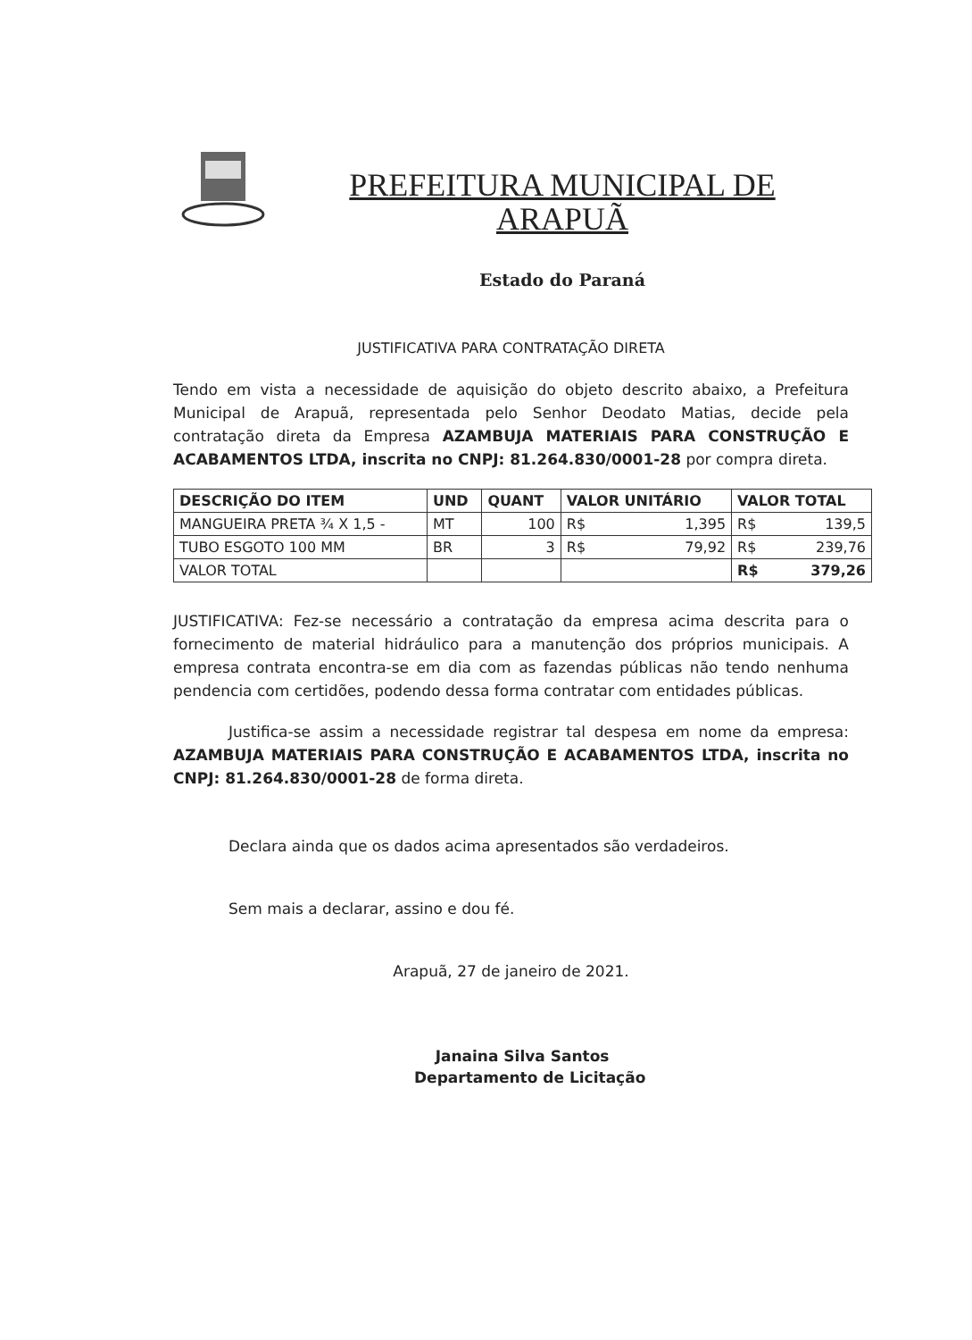PREFEITURA MUNICIPAL DE
ARAPUÃ
Estado do Paraná
JUSTIFICATIVA PARA CONTRATAÇÃO DIRETA
Tendo em vista a necessidade de aquisição do objeto descrito abaixo, a Prefeitura Municipal de Arapuã, representada pelo Senhor Deodato Matias, decide pela contratação direta da Empresa AZAMBUJA MATERIAIS PARA CONSTRUÇÃO E ACABAMENTOS LTDA, inscrita no CNPJ: 81.264.830/0001-28 por compra direta.
| DESCRIÇÃO DO ITEM | UND | QUANT | VALOR UNITÁRIO | VALOR TOTAL |
| --- | --- | --- | --- | --- |
| MANGUEIRA PRETA ¾ X 1,5 - | MT | 100 | R$ 1,395 | R$ 139,5 |
| TUBO ESGOTO 100 MM | BR | 3 | R$ 79,92 | R$ 239,76 |
| VALOR TOTAL | | | | R$ 379,26 |
JUSTIFICATIVA: Fez-se necessário a contratação da empresa acima descrita para o fornecimento de material hidráulico para a manutenção dos próprios municipais. A empresa contrata encontra-se em dia com as fazendas públicas não tendo nenhuma pendencia com certidões, podendo dessa forma contratar com entidades públicas.
Justifica-se assim a necessidade registrar tal despesa em nome da empresa: AZAMBUJA MATERIAIS PARA CONSTRUÇÃO E ACABAMENTOS LTDA, inscrita no CNPJ: 81.264.830/0001-28 de forma direta.
Declara ainda que os dados acima apresentados são verdadeiros.
Sem mais a declarar, assino e dou fé.
Arapuã, 27 de janeiro de 2021.
Janaina Silva Santos
Departamento de Licitação